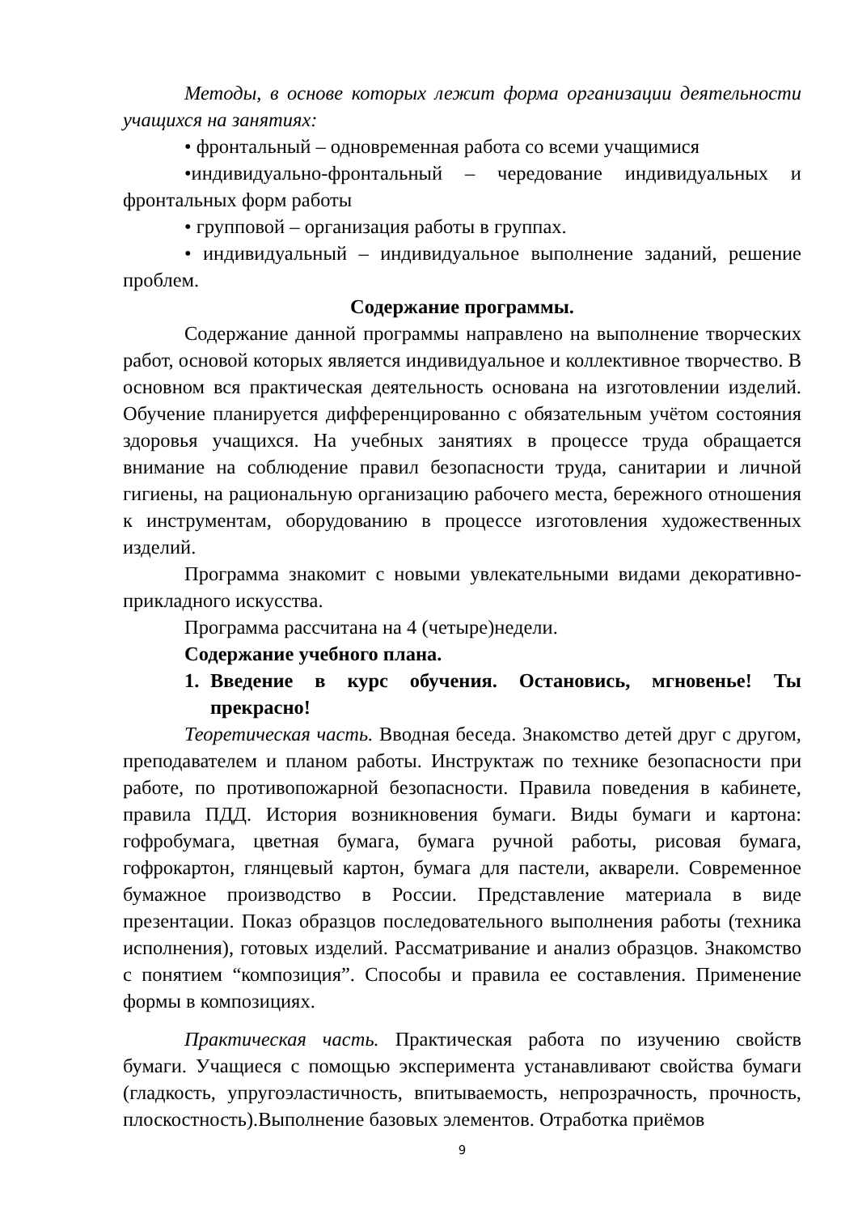Методы, в основе которых лежит форма организации деятельности учащихся на занятиях:
• фронтальный – одновременная работа со всеми учащимися
•индивидуально-фронтальный – чередование индивидуальных и фронтальных форм работы
• групповой – организация работы в группах.
• индивидуальный – индивидуальное выполнение заданий, решение проблем.
Содержание программы.
Содержание данной программы направлено на выполнение творческих работ, основой которых является индивидуальное и коллективное творчество. В основном вся практическая деятельность основана на изготовлении изделий. Обучение планируется дифференцированно с обязательным учётом состояния здоровья учащихся. На учебных занятиях в процессе труда обращается внимание на соблюдение правил безопасности труда, санитарии и личной гигиены, на рациональную организацию рабочего места, бережного отношения к инструментам, оборудованию в процессе изготовления художественных изделий.
Программа знакомит с новыми увлекательными видами декоративно-прикладного искусства.
Программа рассчитана на 4 (четыре)недели.
Содержание учебного плана.
1. Введение в курс обучения. Остановись, мгновенье! Ты прекрасно!
Теоретическая часть. Вводная беседа. Знакомство детей друг с другом, преподавателем и планом работы. Инструктаж по технике безопасности при работе, по противопожарной безопасности. Правила поведения в кабинете, правила ПДД. История возникновения бумаги. Виды бумаги и картона: гофробумага, цветная бумага, бумага ручной работы, рисовая бумага, гофрокартон, глянцевый картон, бумага для пастели, акварели. Современное бумажное производство в России. Представление материала в виде презентации. Показ образцов последовательного выполнения работы (техника исполнения), готовых изделий. Рассматривание и анализ образцов. Знакомство с понятием “композиция”. Способы и правила ее составления. Применение формы в композициях.
Практическая часть. Практическая работа по изучению свойств бумаги. Учащиеся с помощью эксперимента устанавливают свойства бумаги (гладкость, упругоэластичность, впитываемость, непрозрачность, прочность, плоскостность).Выполнение базовых элементов. Отработка приёмов
9